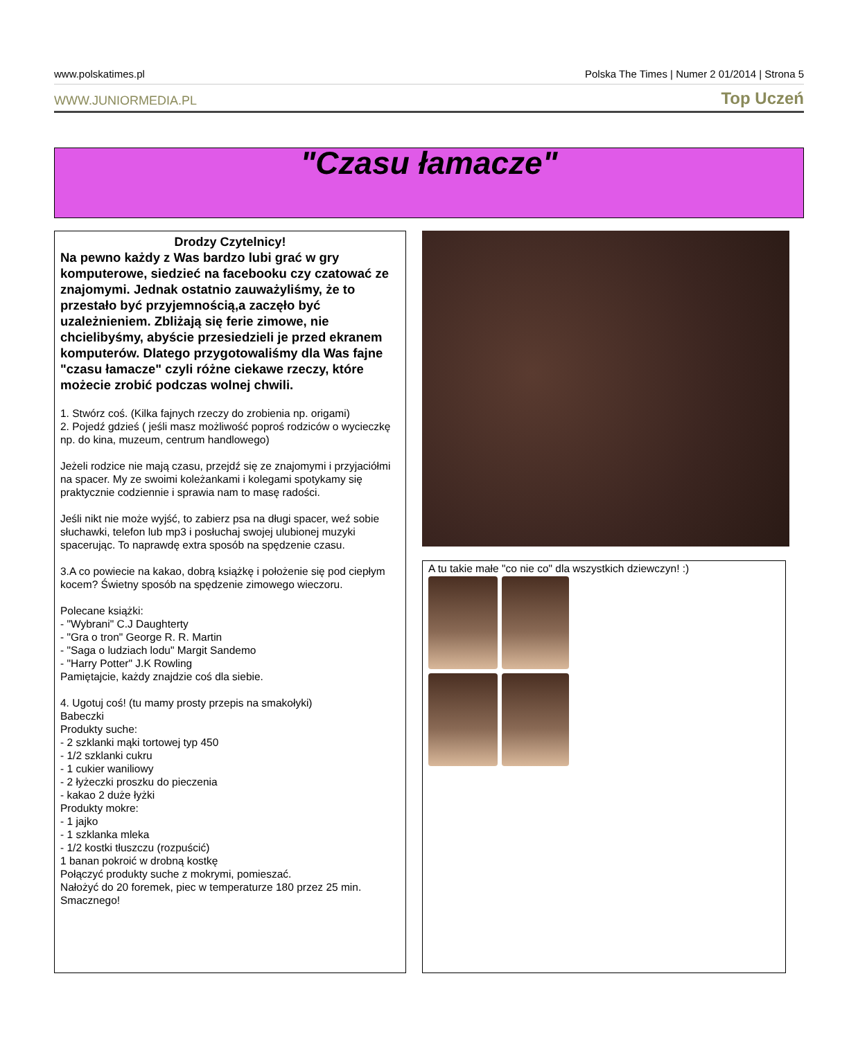www.polskatimes.pl Polska The Times | Numer 2 01/2014 | Strona 5
WWW.JUNIORMEDIA.PL Top Uczeń
"Czasu łamacze"
Drodzy Czytelnicy!
Na pewno każdy z Was bardzo lubi grać w gry komputerowe, siedzieć na facebooku czy czatować ze znajomymi. Jednak ostatnio zauważyliśmy, że to przestało być przyjemnością,a zaczęło być uzależnieniem. Zbliżają się ferie zimowe, nie chcielibyśmy, abyście przesiedzieli je przed ekranem komputerów. Dlatego przygotowaliśmy dla Was fajne "czasu łamacze" czyli różne ciekawe rzeczy, które możecie zrobić podczas wolnej chwili.
1. Stwórz coś. (Kilka fajnych rzeczy do zrobienia np. origami)
2. Pojedź gdzieś ( jeśli masz możliwość poproś rodziców o wycieczkę np. do kina, muzeum, centrum handlowego)
Jeżeli rodzice nie mają czasu, przejdź się ze znajomymi i przyjaciółmi na spacer. My ze swoimi koleżankami i kolegami spotykamy się praktycznie codziennie i sprawia nam to masę radości.
Jeśli nikt nie może wyjść, to zabierz psa na długi spacer, weź sobie słuchawki, telefon lub mp3 i posłuchaj swojej ulubionej muzyki spacerując. To naprawdę extra sposób na spędzenie czasu.
3.A co powiecie na kakao, dobrą książkę i położenie się pod ciepłym kocem? Świetny sposób na spędzenie zimowego wieczoru.
Polecane książki:
- "Wybrani" C.J Daughterty
- "Gra o tron" George R. R. Martin
- "Saga o ludziach lodu" Margit Sandemo
- "Harry Potter" J.K Rowling
Pamiętajcie, każdy znajdzie coś dla siebie.
4. Ugotuj coś! (tu mamy prosty przepis na smakołyki)
Babeczki
Produkty suche:
- 2 szklanki mąki tortowej typ 450
- 1/2 szklanki cukru
- 1 cukier waniliowy
- 2 łyżeczki proszku do pieczenia
- kakao 2 duże łyżki
Produkty mokre:
- 1 jajko
- 1 szklanka mleka
- 1/2 kostki tłuszczu (rozpuścić)
1 banan pokroić w drobną kostkę
Połączyć produkty suche z mokrymi, pomieszać.
Nałożyć do 20 foremek, piec w temperaturze 180 przez 25 min.
Smacznego!
A tu takie małe "co nie co" dla wszystkich dziewczyn! :)